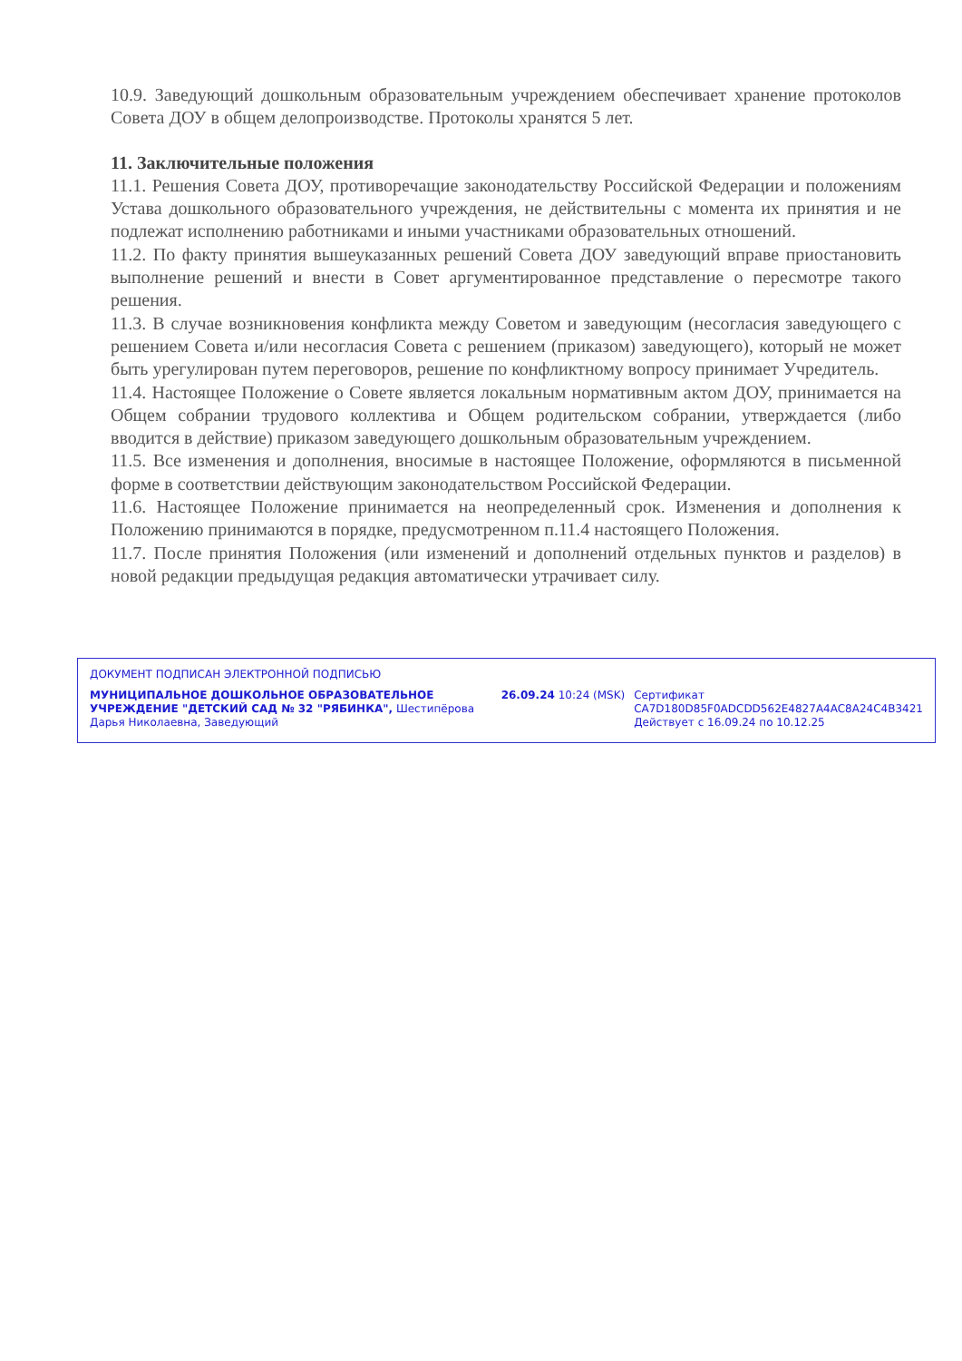10.9. Заведующий дошкольным образовательным учреждением обеспечивает хранение протоколов Совета ДОУ в общем делопроизводстве. Протоколы хранятся 5 лет.
11. Заключительные положения
11.1. Решения Совета ДОУ, противоречащие законодательству Российской Федерации и положениям Устава дошкольного образовательного учреждения, не действительны с момента их принятия и не подлежат исполнению работниками и иными участниками образовательных отношений.
11.2. По факту принятия вышеуказанных решений Совета ДОУ заведующий вправе приостановить выполнение решений и внести в Совет аргументированное представление о пересмотре такого решения.
11.3. В случае возникновения конфликта между Советом и заведующим (несогласия заведующего с решением Совета и/или несогласия Совета с решением (приказом) заведующего), который не может быть урегулирован путем переговоров, решение по конфликтному вопросу принимает Учредитель.
11.4. Настоящее Положение о Совете является локальным нормативным актом ДОУ, принимается на Общем собрании трудового коллектива и Общем родительском собрании, утверждается (либо вводится в действие) приказом заведующего дошкольным образовательным учреждением.
11.5. Все изменения и дополнения, вносимые в настоящее Положение, оформляются в письменной форме в соответствии действующим законодательством Российской Федерации.
11.6. Настоящее Положение принимается на неопределенный срок. Изменения и дополнения к Положению принимаются в порядке, предусмотренном п.11.4 настоящего Положения.
11.7. После принятия Положения (или изменений и дополнений отдельных пунктов и разделов) в новой редакции предыдущая редакция автоматически утрачивает силу.
ДОКУМЕНТ ПОДПИСАН ЭЛЕКТРОННОЙ ПОДПИСЬЮ
МУНИЦИПАЛЬНОЕ ДОШКОЛЬНОЕ ОБРАЗОВАТЕЛЬНОЕ УЧРЕЖДЕНИЕ "ДЕТСКИЙ САД № 32 "РЯБИНКА", Шестипёрова Дарья Николаевна, Заведующий
26.09.24 10:24 (MSK) Сертификат CA7D180D85F0ADCDD562E4827A4AC8A24C4B3421
Действует с 16.09.24 по 10.12.25